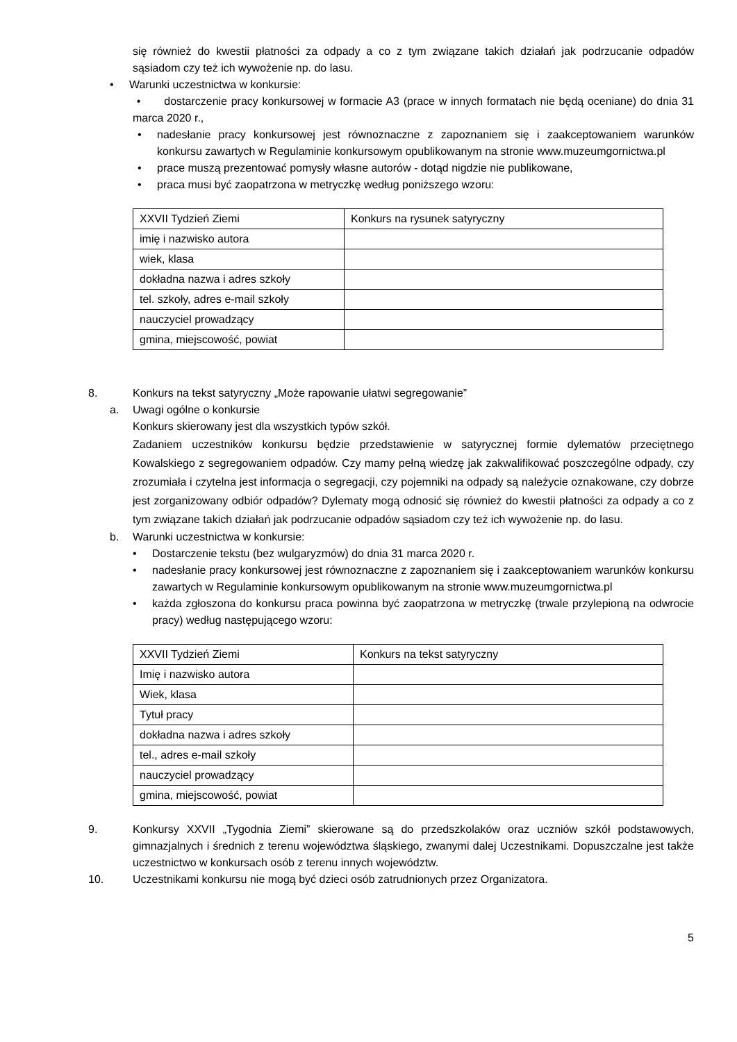się również do kwestii płatności za odpady a co z tym związane takich działań jak podrzucanie odpadów sąsiadom czy też ich wywożenie np. do lasu.
• Warunki uczestnictwa w konkursie:
• dostarczenie pracy konkursowej w formacie A3 (prace w innych formatach nie będą oceniane) do dnia 31 marca 2020 r.,
•
nadesłanie pracy konkursowej jest równoznaczne z zapoznaniem się i zaakceptowaniem warunków konkursu zawartych w Regulaminie konkursowym opublikowanym na stronie www.muzeumgornictwa.pl
•
prace muszą prezentować pomysły własne autorów - dotąd nigdzie nie publikowane,
•
praca musi być zaopatrzona w metryczkę według poniższego wzoru:
| XXVII Tydzień Ziemi | Konkurs na rysunek satyryczny |
| imię i nazwisko autora | |
| wiek, klasa | |
| dokładna nazwa i adres szkoły | |
| tel. szkoły, adres e-mail szkoły | |
| nauczyciel prowadzący | |
| gmina, miejscowość, powiat | |
8. Konkurs na tekst satyryczny „Może rapowanie ułatwi segregowanie”
a. Uwagi ogólne o konkursie
Konkurs skierowany jest dla wszystkich typów szkół.
Zadaniem uczestników konkursu będzie przedstawienie w satyrycznej formie dylematów przeciętnego Kowalskiego z segregowaniem odpadów. Czy mamy pełną wiedzę jak zakwalifikować poszczególne odpady, czy zrozumiała i czytelna jest informacja o segregacji, czy pojemniki na odpady są należycie oznakowane, czy dobrze jest zorganizowany odbiór odpadów? Dylematy mogą odnosić się również do kwestii płatności za odpady a co z tym związane takich działań jak podrzucanie odpadów sąsiadom czy też ich wywożenie np. do lasu.
b. Warunki uczestnictwa w konkursie:
•
Dostarczenie tekstu (bez wulgaryzmów) do dnia 31 marca 2020 r.
•
nadesłanie pracy konkursowej jest równoznaczne z zapoznaniem się i zaakceptowaniem warunków konkursu zawartych w Regulaminie konkursowym opublikowanym na stronie www.muzeumgornictwa.pl
•
każda zgłoszona do konkursu praca powinna być zaopatrzona w metryczkę (trwale przylepioną na odwrocie pracy) według następującego wzoru:
| XXVII Tydzień Ziemi | Konkurs na tekst satyryczny |
| Imię i nazwisko autora | |
| Wiek, klasa | |
| Tytuł pracy | |
| dokładna nazwa i adres szkoły | |
| tel., adres e-mail szkoły | |
| nauczyciel prowadzący | |
| gmina, miejscowość, powiat | |
9.
Konkursy XXVII „Tygodnia Ziemi” skierowane są do przedszkolaków oraz uczniów szkół podstawowych, gimnazjalnych i średnich z terenu województwa śląskiego, zwanymi dalej Uczestnikami. Dopuszczalne jest także uczestnictwo w konkursach osób z terenu innych województw.
10.
Uczestnikami konkursu nie mogą być dzieci osób zatrudnionych przez Organizatora.
5